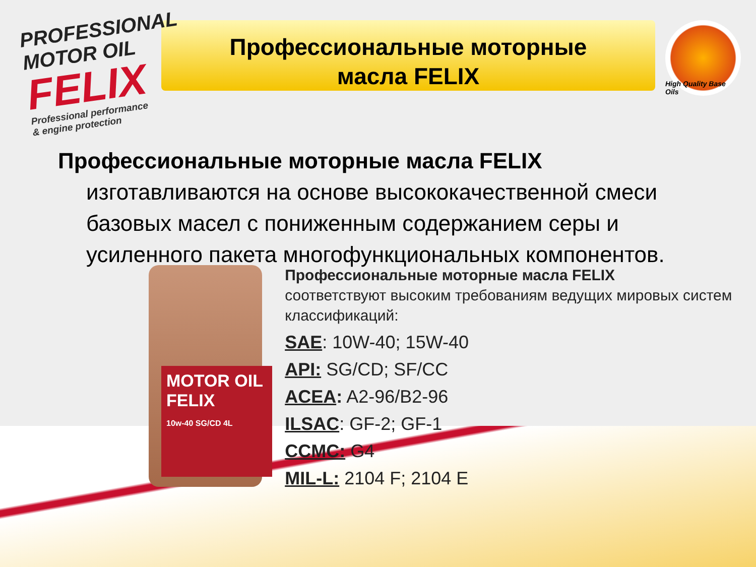PROFESSIONAL
MOTOR OIL
FELIX
Professional performance
& engine protection
Профессиональные моторные
масла FELIX
High Quality Base Oils
Профессиональные моторные масла FELIX
изготавливаются на основе высококачественной смеси базовых масел с пониженным содержанием серы и усиленного пакета многофункциональных компонентов.
MOTOR OIL
FELIX
10w-40 SG/CD 4L
Профессиональные моторные масла FELIX
соответствуют высоким требованиям ведущих мировых систем классификаций:
SAE: 10W-40; 15W-40
API: SG/CD; SF/CC
ACEA: A2-96/B2-96
ILSAC: GF-2; GF-1
CCMC: G4
MIL-L: 2104 F; 2104 E